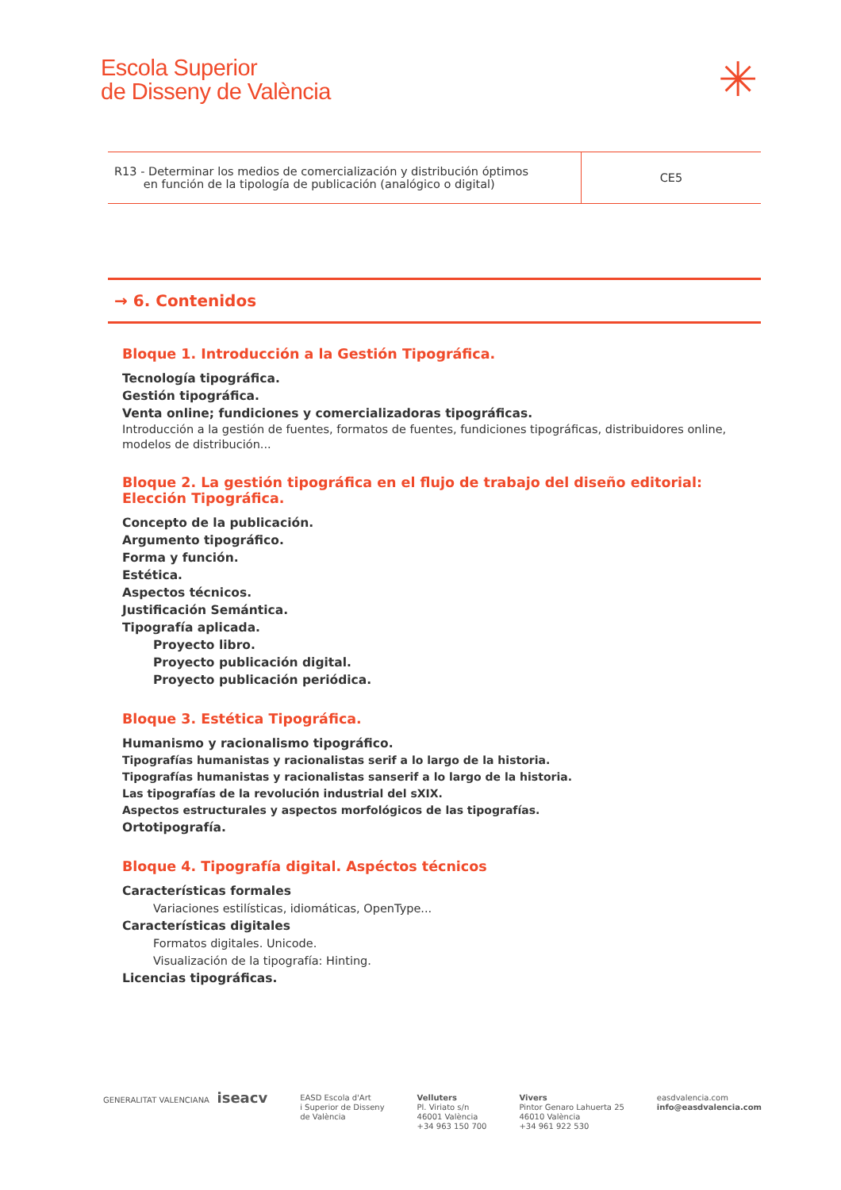Escola Superior
de Disseny de València
✳
| R13 - Determinar los medios de comercialización y distribución óptimos en función de la tipología de publicación (analógico o digital) | CE5 |
→ 6. Contenidos
Bloque 1. Introducción a la Gestión Tipográfica.
Tecnología tipográfica.
Gestión tipográfica.
Venta online; fundiciones y comercializadoras tipográficas.
Introducción a la gestión de fuentes, formatos de fuentes, fundiciones tipográficas, distribuidores online, modelos de distribución...
Bloque 2. La gestión tipográfica en el flujo de trabajo del diseño editorial: Elección Tipográfica.
Concepto de la publicación.
Argumento tipográfico.
Forma y función.
Estética.
Aspectos técnicos.
Justificación Semántica.
Tipografía aplicada.
Proyecto libro.
Proyecto publicación digital.
Proyecto publicación periódica.
Bloque 3. Estética Tipográfica.
Humanismo y racionalismo tipográfico.
Tipografías humanistas y racionalistas serif a lo largo de la historia.
Tipografías humanistas y racionalistas sanserif a lo largo de la historia.
Las tipografías de la revolución industrial del sXIX.
Aspectos estructurales y aspectos morfológicos de las tipografías.
Ortotipografía.
Bloque 4. Tipografía digital. Aspéctos técnicos
Características formales
Variaciones estilísticas, idiomáticas, OpenType...
Características digitales
Formatos digitales. Unicode.
Visualización de la tipografía: Hinting.
Licencias tipográficas.
GENERALITAT VALENCIANA iseacv
EASD Escola d'Art
i Superior de Disseny
de València
Velluters
Pl. Viriato s/n
46001 València
+34 963 150 700
Vivers
Pintor Genaro Lahuerta 25
46010 València
+34 961 922 530
easdvalencia.com
info@easdvalencia.com